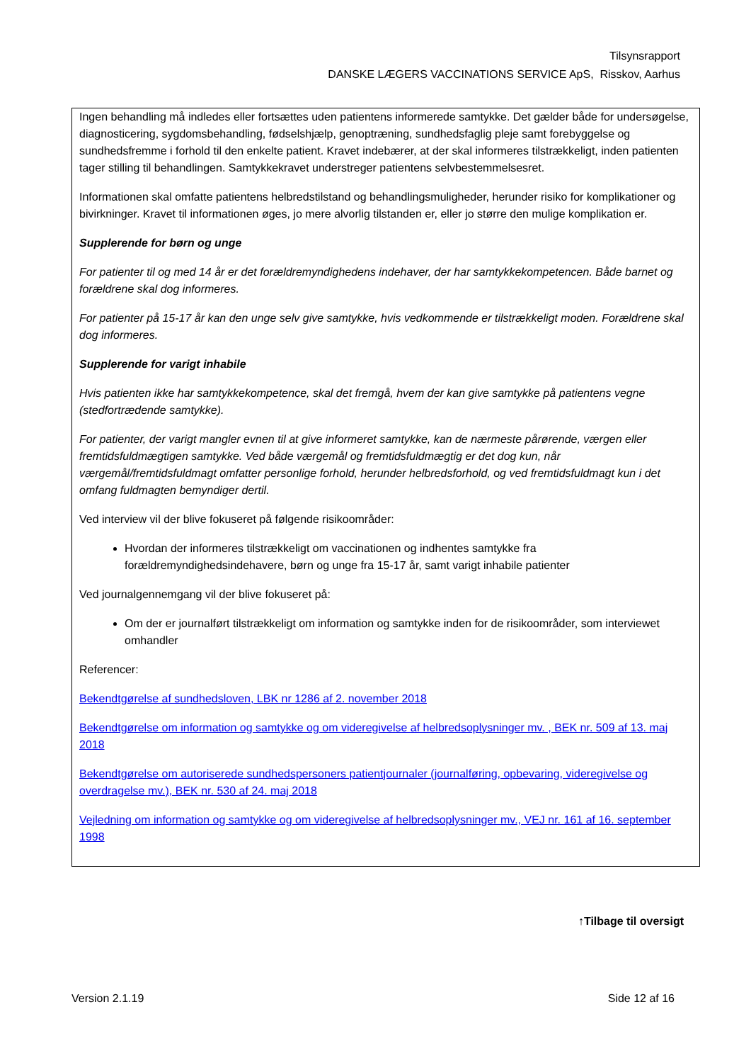Tilsynsrapport
DANSKE LÆGERS VACCINATIONS SERVICE ApS, Risskov, Aarhus
Ingen behandling må indledes eller fortsættes uden patientens informerede samtykke. Det gælder både for undersøgelse, diagnosticering, sygdomsbehandling, fødselshjælp, genoptræning, sundhedsfaglig pleje samt forebyggelse og sundhedsfremme i forhold til den enkelte patient. Kravet indebærer, at der skal informeres tilstrækkeligt, inden patienten tager stilling til behandlingen. Samtykkekravet understreger patientens selvbestemmelsesret.
Informationen skal omfatte patientens helbredstilstand og behandlingsmuligheder, herunder risiko for komplikationer og bivirkninger. Kravet til informationen øges, jo mere alvorlig tilstanden er, eller jo større den mulige komplikation er.
Supplerende for børn og unge
For patienter til og med 14 år er det forældremyndighedens indehaver, der har samtykkekompetencen. Både barnet og forældrene skal dog informeres.
For patienter på 15-17 år kan den unge selv give samtykke, hvis vedkommende er tilstrækkeligt moden. Forældrene skal dog informeres.
Supplerende for varigt inhabile
Hvis patienten ikke har samtykkekompetence, skal det fremgå, hvem der kan give samtykke på patientens vegne (stedfortrædende samtykke).
For patienter, der varigt mangler evnen til at give informeret samtykke, kan de nærmeste pårørende, værgen eller fremtidsfuldmægtigen samtykke. Ved både værgemål og fremtidsfuldmægtig er det dog kun, når værgemål/fremtidsfuldmagt omfatter personlige forhold, herunder helbredsforhold, og ved fremtidsfuldmagt kun i det omfang fuldmagten bemyndiger dertil.
Ved interview vil der blive fokuseret på følgende risikoområder:
Hvordan der informeres tilstrækkeligt om vaccinationen og indhentes samtykke fra forældremyndighedsindehavere, børn og unge fra 15-17 år, samt varigt inhabile patienter
Ved journalgennemgang vil der blive fokuseret på:
Om der er journalført tilstrækkeligt om information og samtykke inden for de risikoområder, som interviewet omhandler
Referencer:
Bekendtgørelse af sundhedsloven, LBK nr 1286 af 2. november 2018
Bekendtgørelse om information og samtykke og om videregivelse af helbredsoplysninger mv. , BEK nr. 509 af 13. maj 2018
Bekendtgørelse om autoriserede sundhedspersoners patientjournaler (journalføring, opbevaring, videregivelse og overdragelse mv.), BEK nr. 530 af 24. maj 2018
Vejledning om information og samtykke og om videregivelse af helbredsoplysninger mv., VEJ nr. 161 af 16. september 1998
↑Tilbage til oversigt
Version 2.1.19 Side 12 af 16